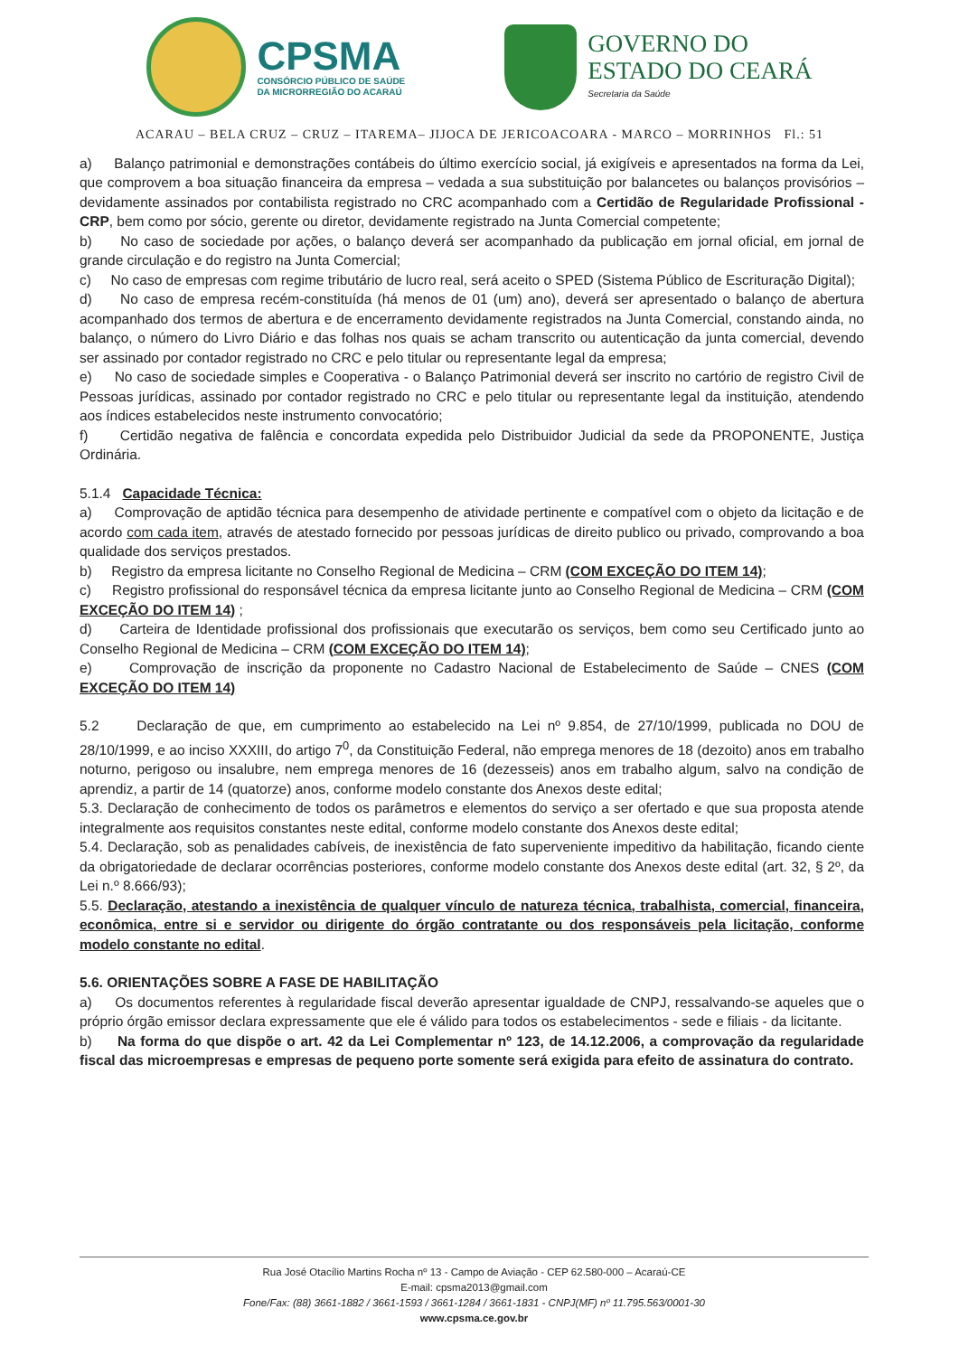CPSMA
CONSÓRCIO PÚBLICO DE SAÚDE
DA MICRORREGIÃO DO ACARAÚ
GOVERNO DO
ESTADO DO CEARÁ
Secretaria da Saúde
ACARAU – BELA CRUZ – CRUZ – ITAREMA– JIJOCA DE JERICOACOARA - MARCO – MORRINHOS Fl.: 51
a) Balanço patrimonial e demonstrações contábeis do último exercício social, já exigíveis e apresentados na forma da Lei, que comprovem a boa situação financeira da empresa – vedada a sua substituição por balancetes ou balanços provisórios – devidamente assinados por contabilista registrado no CRC acompanhado com a Certidão de Regularidade Profissional - CRP, bem como por sócio, gerente ou diretor, devidamente registrado na Junta Comercial competente;
b) No caso de sociedade por ações, o balanço deverá ser acompanhado da publicação em jornal oficial, em jornal de grande circulação e do registro na Junta Comercial;
c) No caso de empresas com regime tributário de lucro real, será aceito o SPED (Sistema Público de Escrituração Digital);
d) No caso de empresa recém-constituída (há menos de 01 (um) ano), deverá ser apresentado o balanço de abertura acompanhado dos termos de abertura e de encerramento devidamente registrados na Junta Comercial, constando ainda, no balanço, o número do Livro Diário e das folhas nos quais se acham transcrito ou autenticação da junta comercial, devendo ser assinado por contador registrado no CRC e pelo titular ou representante legal da empresa;
e) No caso de sociedade simples e Cooperativa - o Balanço Patrimonial deverá ser inscrito no cartório de registro Civil de Pessoas jurídicas, assinado por contador registrado no CRC e pelo titular ou representante legal da instituição, atendendo aos índices estabelecidos neste instrumento convocatório;
f) Certidão negativa de falência e concordata expedida pelo Distribuidor Judicial da sede da PROPONENTE, Justiça Ordinária.
5.1.4 Capacidade Técnica:
a) Comprovação de aptidão técnica para desempenho de atividade pertinente e compatível com o objeto da licitação e de acordo com cada item, através de atestado fornecido por pessoas jurídicas de direito publico ou privado, comprovando a boa qualidade dos serviços prestados.
b) Registro da empresa licitante no Conselho Regional de Medicina – CRM (COM EXCEÇÃO DO ITEM 14);
c) Registro profissional do responsável técnica da empresa licitante junto ao Conselho Regional de Medicina – CRM (COM EXCEÇÃO DO ITEM 14) ;
d) Carteira de Identidade profissional dos profissionais que executarão os serviços, bem como seu Certificado junto ao Conselho Regional de Medicina – CRM (COM EXCEÇÃO DO ITEM 14);
e) Comprovação de inscrição da proponente no Cadastro Nacional de Estabelecimento de Saúde – CNES (COM EXCEÇÃO DO ITEM 14)
5.2 Declaração de que, em cumprimento ao estabelecido na Lei nº 9.854, de 27/10/1999, publicada no DOU de 28/10/1999, e ao inciso XXXIII, do artigo 7<sup>0</sup>, da Constituição Federal, não emprega menores de 18 (dezoito) anos em trabalho noturno, perigoso ou insalubre, nem emprega menores de 16 (dezesseis) anos em trabalho algum, salvo na condição de aprendiz, a partir de 14 (quatorze) anos, conforme modelo constante dos Anexos deste edital;
5.3. Declaração de conhecimento de todos os parâmetros e elementos do serviço a ser ofertado e que sua proposta atende integralmente aos requisitos constantes neste edital, conforme modelo constante dos Anexos deste edital;
5.4. Declaração, sob as penalidades cabíveis, de inexistência de fato superveniente impeditivo da habilitação, ficando ciente da obrigatoriedade de declarar ocorrências posteriores, conforme modelo constante dos Anexos deste edital (art. 32, § 2º, da Lei n.º 8.666/93);
5.5. Declaração, atestando a inexistência de qualquer vínculo de natureza técnica, trabalhista, comercial, financeira, econômica, entre si e servidor ou dirigente do órgão contratante ou dos responsáveis pela licitação, conforme modelo constante no edital.
5.6. ORIENTAÇÕES SOBRE A FASE DE HABILITAÇÃO
a) Os documentos referentes à regularidade fiscal deverão apresentar igualdade de CNPJ, ressalvando-se aqueles que o próprio órgão emissor declara expressamente que ele é válido para todos os estabelecimentos - sede e filiais - da licitante.
b) Na forma do que dispõe o art. 42 da Lei Complementar nº 123, de 14.12.2006, a comprovação da regularidade fiscal das microempresas e empresas de pequeno porte somente será exigida para efeito de assinatura do contrato.
Rua José Otacílio Martins Rocha nº 13 - Campo de Aviação - CEP 62.580-000 – Acaraú-CE
E-mail: cpsma2013@gmail.com
Fone/Fax: (88) 3661-1882 / 3661-1593 / 3661-1284 / 3661-1831 - CNPJ(MF) nº 11.795.563/0001-30
www.cpsma.ce.gov.br